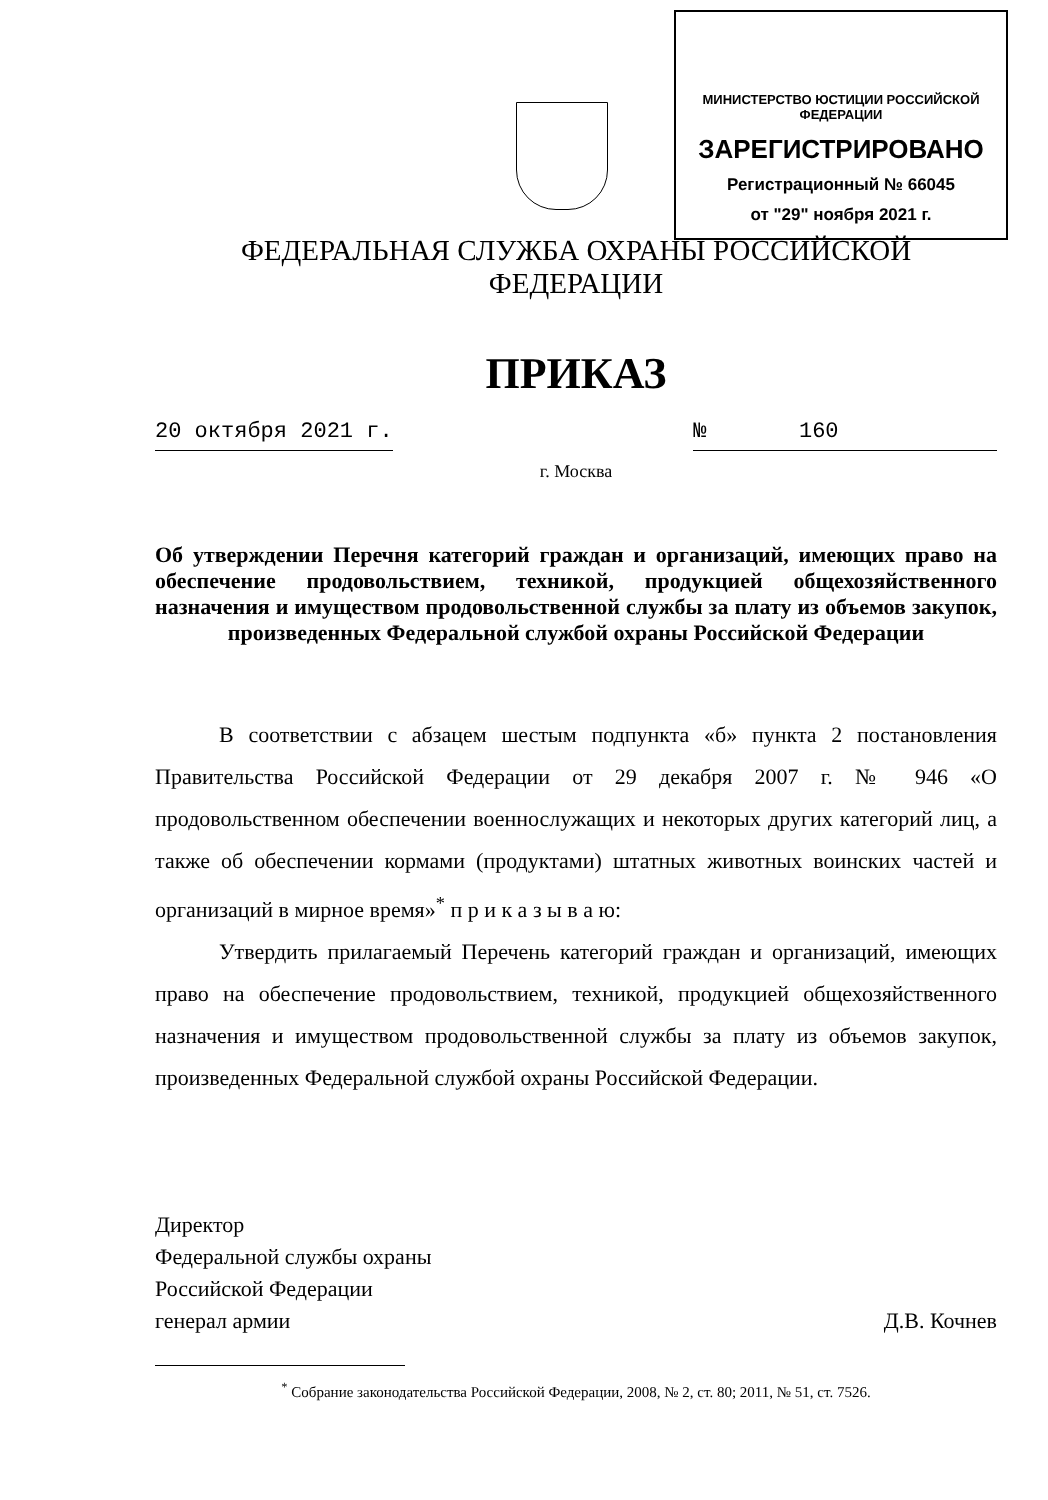МИНИСТЕРСТВО ЮСТИЦИИ РОССИЙСКОЙ ФЕДЕРАЦИИ
ЗАРЕГИСТРИРОВАНО
Регистрационный № 66045
от "29" ноября 2021 г.
ФЕДЕРАЛЬНАЯ СЛУЖБА ОХРАНЫ РОССИЙСКОЙ ФЕДЕРАЦИИ
ПРИКАЗ
20 октября 2021 г. № 160
г. Москва
Об утверждении Перечня категорий граждан и организаций, имеющих право на обеспечение продовольствием, техникой, продукцией общехозяйственного назначения и имуществом продовольственной службы за плату из объемов закупок, произведенных Федеральной службой охраны Российской Федерации
В соответствии с абзацем шестым подпункта «б» пункта 2 постановления Правительства Российской Федерации от 29 декабря 2007 г. № 946 «О продовольственном обеспечении военнослужащих и некоторых других категорий лиц, а также об обеспечении кормами (продуктами) штатных животных воинских частей и организаций в мирное время»<sup>*</sup> п р и к а з ы в а ю:
Утвердить прилагаемый Перечень категорий граждан и организаций, имеющих право на обеспечение продовольствием, техникой, продукцией общехозяйственного назначения и имуществом продовольственной службы за плату из объемов закупок, произведенных Федеральной службой охраны Российской Федерации.
Директор
Федеральной службы охраны
Российской Федерации
генерал армии
Д.В. Кочнев
<sup>*</sup> Собрание законодательства Российской Федерации, 2008, № 2, ст. 80; 2011, № 51, ст. 7526.